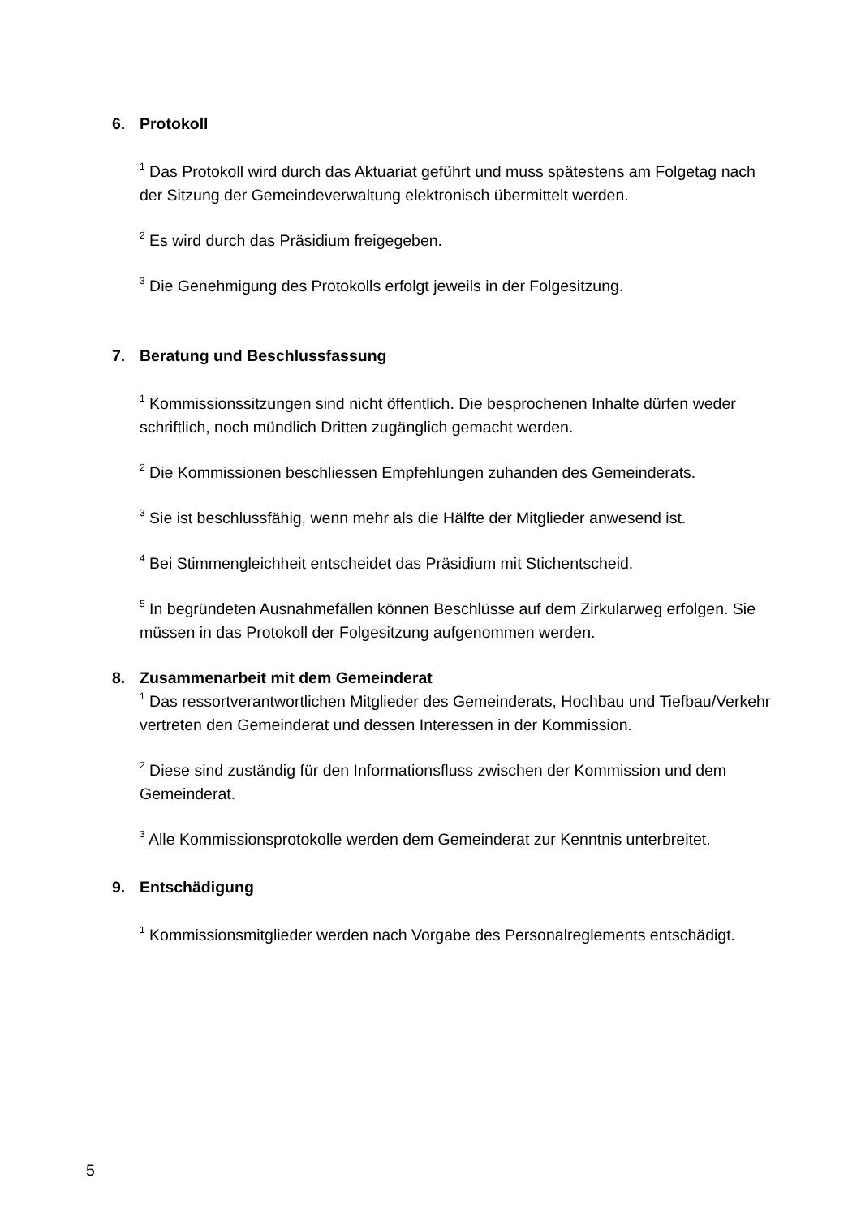6. Protokoll
<sup>1</sup> Das Protokoll wird durch das Aktuariat geführt und muss spätestens am Folgetag nach der Sitzung der Gemeindeverwaltung elektronisch übermittelt werden.
<sup>2</sup> Es wird durch das Präsidium freigegeben.
<sup>3</sup> Die Genehmigung des Protokolls erfolgt jeweils in der Folgesitzung.
7. Beratung und Beschlussfassung
<sup>1</sup> Kommissionssitzungen sind nicht öffentlich. Die besprochenen Inhalte dürfen weder schriftlich, noch mündlich Dritten zugänglich gemacht werden.
<sup>2</sup> Die Kommissionen beschliessen Empfehlungen zuhanden des Gemeinderats.
<sup>3</sup> Sie ist beschlussfähig, wenn mehr als die Hälfte der Mitglieder anwesend ist.
<sup>4</sup> Bei Stimmengleichheit entscheidet das Präsidium mit Stichentscheid.
<sup>5</sup> In begründeten Ausnahmefällen können Beschlüsse auf dem Zirkularweg erfolgen. Sie müssen in das Protokoll der Folgesitzung aufgenommen werden.
8. Zusammenarbeit mit dem Gemeinderat
<sup>1</sup> Das ressortverantwortlichen Mitglieder des Gemeinderats, Hochbau und Tiefbau/Verkehr vertreten den Gemeinderat und dessen Interessen in der Kommission.
<sup>2</sup> Diese sind zuständig für den Informationsfluss zwischen der Kommission und dem Gemeinderat.
<sup>3</sup> Alle Kommissionsprotokolle werden dem Gemeinderat zur Kenntnis unterbreitet.
9. Entschädigung
<sup>1</sup> Kommissionsmitglieder werden nach Vorgabe des Personalreglements entschädigt.
5